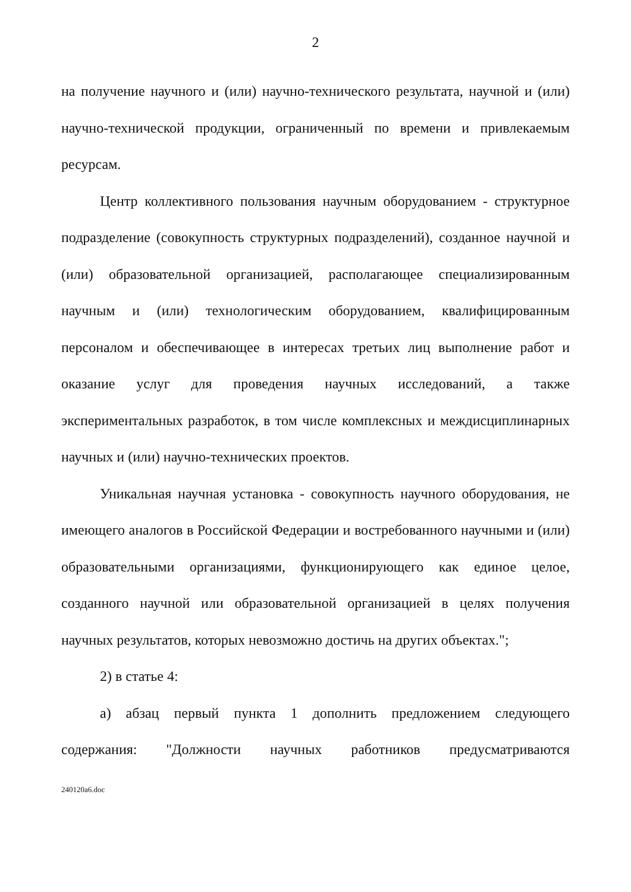2
на получение научного и (или) научно-технического результата, научной и (или) научно-технической продукции, ограниченный по времени и привлекаемым ресурсам.
Центр коллективного пользования научным оборудованием - структурное подразделение (совокупность структурных подразделений), созданное научной и (или) образовательной организацией, располагающее специализированным научным и (или) технологическим оборудованием, квалифицированным персоналом и обеспечивающее в интересах третьих лиц выполнение работ и оказание услуг для проведения научных исследований, а также экспериментальных разработок, в том числе комплексных и междисциплинарных научных и (или) научно-технических проектов.
Уникальная научная установка - совокупность научного оборудования, не имеющего аналогов в Российской Федерации и востребованного научными и (или) образовательными организациями, функционирующего как единое целое, созданного научной или образовательной организацией в целях получения научных результатов, которых невозможно достичь на других объектах.";
2) в статье 4:
а) абзац первый пункта 1 дополнить предложением следующего содержания: "Должности научных работников предусматриваются
240120a6.doc